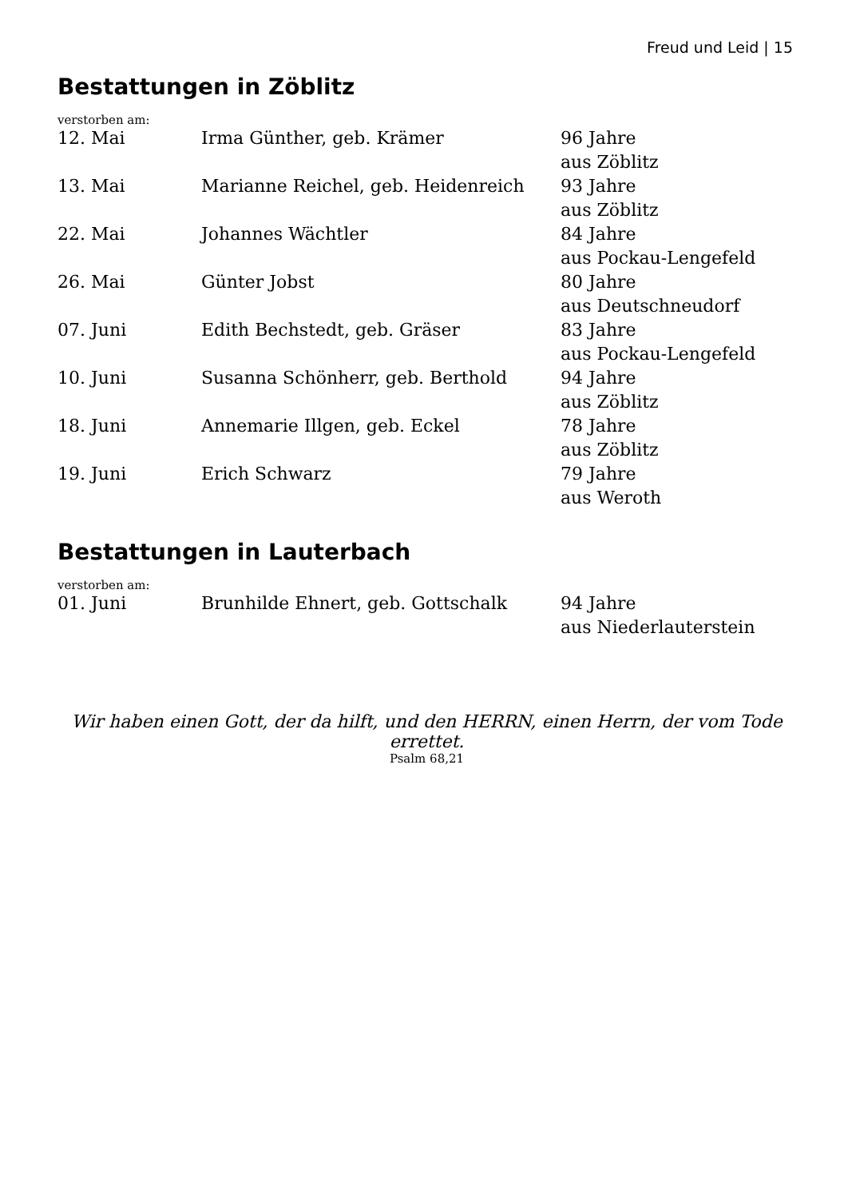Freud und Leid | 15
Bestattungen in Zöblitz
verstorben am:
| 12. Mai | Irma Günther, geb. Krämer | 96 Jahre aus Zöblitz |
| 13. Mai | Marianne Reichel, geb. Heidenreich | 93 Jahre aus Zöblitz |
| 22. Mai | Johannes Wächtler | 84 Jahre aus Pockau-Lengefeld |
| 26. Mai | Günter Jobst | 80 Jahre aus Deutschneudorf |
| 07. Juni | Edith Bechstedt, geb. Gräser | 83 Jahre aus Pockau-Lengefeld |
| 10. Juni | Susanna Schönherr, geb. Berthold | 94 Jahre aus Zöblitz |
| 18. Juni | Annemarie Illgen, geb. Eckel | 78 Jahre aus Zöblitz |
| 19. Juni | Erich Schwarz | 79 Jahre aus Weroth |
Bestattungen in Lauterbach
verstorben am:
| 01. Juni | Brunhilde Ehnert, geb. Gottschalk | 94 Jahre aus Niederlauterstein |
Wir haben einen Gott, der da hilft, und den HERRN, einen Herrn, der vom Tode errettet.
Psalm 68,21